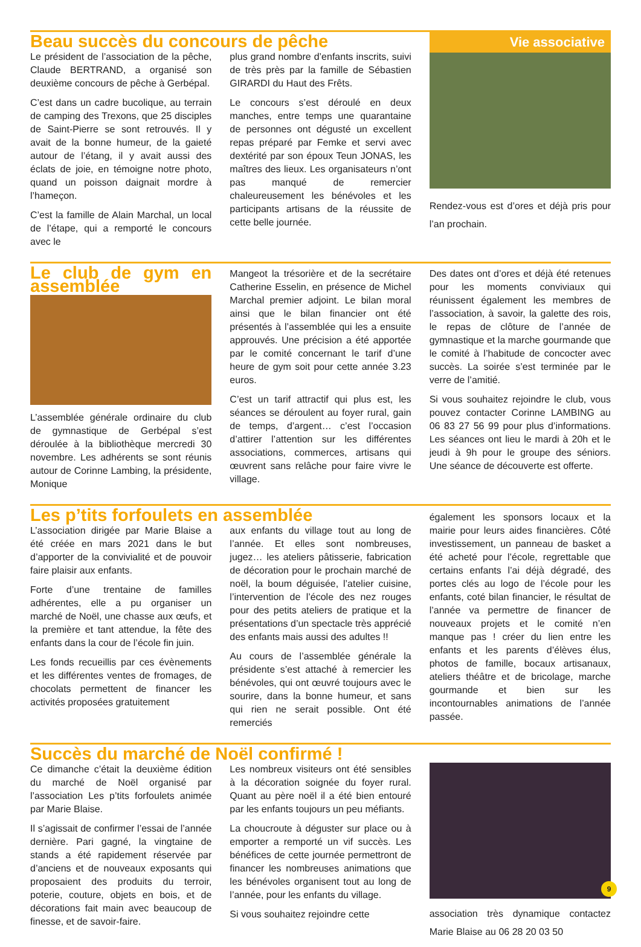Beau succès du concours de pêche
Le président de l’association de la pêche, Claude BERTRAND, a organisé son deuxième concours de pêche à Gerbépal.
C’est dans un cadre bucolique, au terrain de camping des Trexons, que 25 disciples de Saint-Pierre se sont retrouvés. Il y avait de la bonne humeur, de la gaieté autour de l’étang, il y avait aussi des éclats de joie, en témoigne notre photo, quand un poisson daignait mordre à l’hameçon.
C’est la famille de Alain Marchal, un local de l’étape, qui a remporté le concours avec le
plus grand nombre d’enfants inscrits, suivi de très près par la famille de Sébastien GIRARDI du Haut des Frêts.
Le concours s’est déroulé en deux manches, entre temps une quarantaine de personnes ont dégusté un excellent repas préparé par Femke et servi avec dextérité par son époux Teun JONAS, les maîtres des lieux. Les organisateurs n’ont pas manqué de remercier chaleureusement les bénévoles et les participants artisans de la réussite de cette belle journée.
Vie associative
Rendez-vous est d’ores et déjà pris pour l’an prochain.
Le club de gym en assemblée
L’assemblée générale ordinaire du club de gymnastique de Gerbépal s’est déroulée à la bibliothèque mercredi 30 novembre. Les adhérents se sont réunis autour de Corinne Lambing, la présidente, Monique
Mangeot la trésorière et de la secrétaire Catherine Esselin, en présence de Michel Marchal premier adjoint. Le bilan moral ainsi que le bilan financier ont été présentés à l’assemblée qui les a ensuite approuvés. Une précision a été apportée par le comité concernant le tarif d’une heure de gym soit pour cette année 3.23 euros.
C’est un tarif attractif qui plus est, les séances se déroulent au foyer rural, gain de temps, d’argent… c’est l’occasion d’attirer l’attention sur les différentes associations, commerces, artisans qui œuvrent sans relâche pour faire vivre le village.
Des dates ont d’ores et déjà été retenues pour les moments conviviaux qui réunissent également les membres de l’association, à savoir, la galette des rois, le repas de clôture de l’année de gymnastique et la marche gourmande que le comité à l’habitude de concocter avec succès. La soirée s’est terminée par le verre de l’amitié.
Si vous souhaitez rejoindre le club, vous pouvez contacter Corinne LAMBING au 06 83 27 56 99 pour plus d’informations. Les séances ont lieu le mardi à 20h et le jeudi à 9h pour le groupe des séniors. Une séance de découverte est offerte.
Les p’tits forfoulets en assemblée
L’association dirigée par Marie Blaise a été créée en mars 2021 dans le but d’apporter de la convivialité et de pouvoir faire plaisir aux enfants.
Forte d’une trentaine de familles adhérentes, elle a pu organiser un marché de Noël, une chasse aux œufs, et la première et tant attendue, la fête des enfants dans la cour de l’école fin juin.
Les fonds recueillis par ces évènements et les différentes ventes de fromages, de chocolats permettent de financer les activités proposées gratuitement
aux enfants du village tout au long de l’année. Et elles sont nombreuses, jugez… les ateliers pâtisserie, fabrication de décoration pour le prochain marché de noël, la boum déguisée, l’atelier cuisine, l’intervention de l’école des nez rouges pour des petits ateliers de pratique et la présentations d’un spectacle très apprécié des enfants mais aussi des adultes !!
Au cours de l’assemblée générale la présidente s’est attaché à remercier les bénévoles, qui ont œuvré toujours avec le sourire, dans la bonne humeur, et sans qui rien ne serait possible. Ont été remerciés
également les sponsors locaux et la mairie pour leurs aides financières. Côté investissement, un panneau de basket a été acheté pour l’école, regrettable que certains enfants l’ai déjà dégradé, des portes clés au logo de l’école pour les enfants, coté bilan financier, le résultat de l’année va permettre de financer de nouveaux projets et le comité n’en manque pas ! créer du lien entre les enfants et les parents d’élèves élus, photos de famille, bocaux artisanaux, ateliers théâtre et de bricolage, marche gourmande et bien sur les incontournables animations de l’année passée.
Succès du marché de Noël confirmé !
Ce dimanche c’était la deuxième édition du marché de Noël organisé par l’association Les p’tits forfoulets animée par Marie Blaise.
Il s’agissait de confirmer l’essai de l’année dernière. Pari gagné, la vingtaine de stands a été rapidement réservée par d’anciens et de nouveaux exposants qui proposaient des produits du terroir, poterie, couture, objets en bois, et de décorations fait main avec beaucoup de finesse, et de savoir-faire.
Les nombreux visiteurs ont été sensibles à la décoration soignée du foyer rural. Quant au père noël il a été bien entouré par les enfants toujours un peu méfiants.
La choucroute à déguster sur place ou à emporter a remporté un vif succès. Les bénéfices de cette journée permettront de financer les nombreuses animations que les bénévoles organisent tout au long de l’année, pour les enfants du village.
Si vous souhaitez rejoindre cette
association très dynamique contactez Marie Blaise au 06 28 20 03 50
9